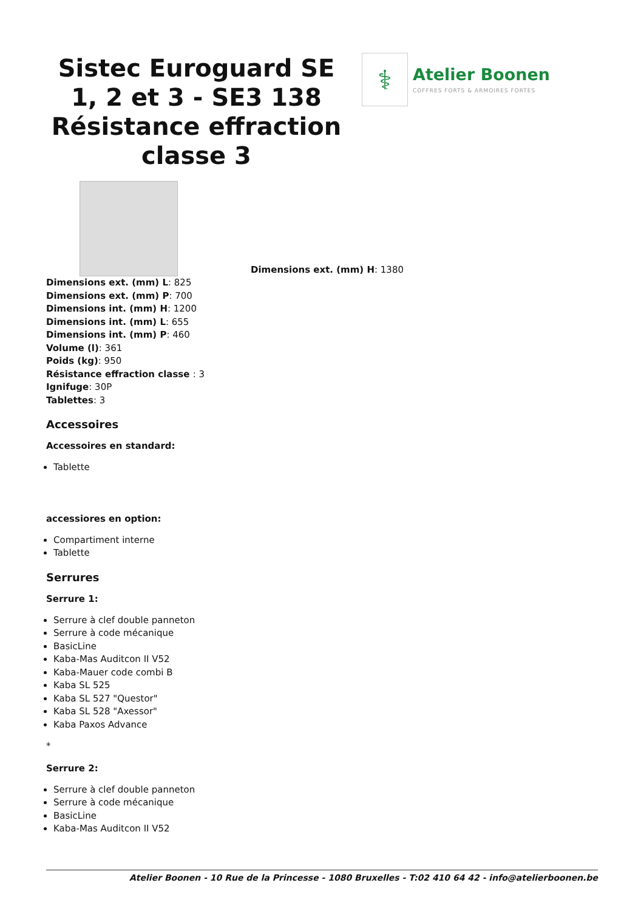Sistec Euroguard SE 1, 2 et 3 - SE3 138 Résistance effraction classe 3
⚕
Atelier Boonen
COFFRES FORTS & ARMOIRES FORTES
Dimensions ext. (mm) H: 1380
Dimensions ext. (mm) L: 825
Dimensions ext. (mm) P: 700
Dimensions int. (mm) H: 1200
Dimensions int. (mm) L: 655
Dimensions int. (mm) P: 460
Volume (l): 361
Poids (kg): 950
Résistance effraction classe : 3
Ignifuge: 30P
Tablettes: 3
Accessoires
Accessoires en standard:
Tablette
accessiores en option:
Compartiment interne
Tablette
Serrures
Serrure 1:
Serrure à clef double panneton
Serrure à code mécanique
BasicLine
Kaba-Mas Auditcon II V52
Kaba-Mauer code combi B
Kaba SL 525
Kaba SL 527 "Questor"
Kaba SL 528 "Axessor"
Kaba Paxos Advance
*
Serrure 2:
Serrure à clef double panneton
Serrure à code mécanique
BasicLine
Kaba-Mas Auditcon II V52
Atelier Boonen - 10 Rue de la Princesse - 1080 Bruxelles - T:02 410 64 42 - info@atelierboonen.be